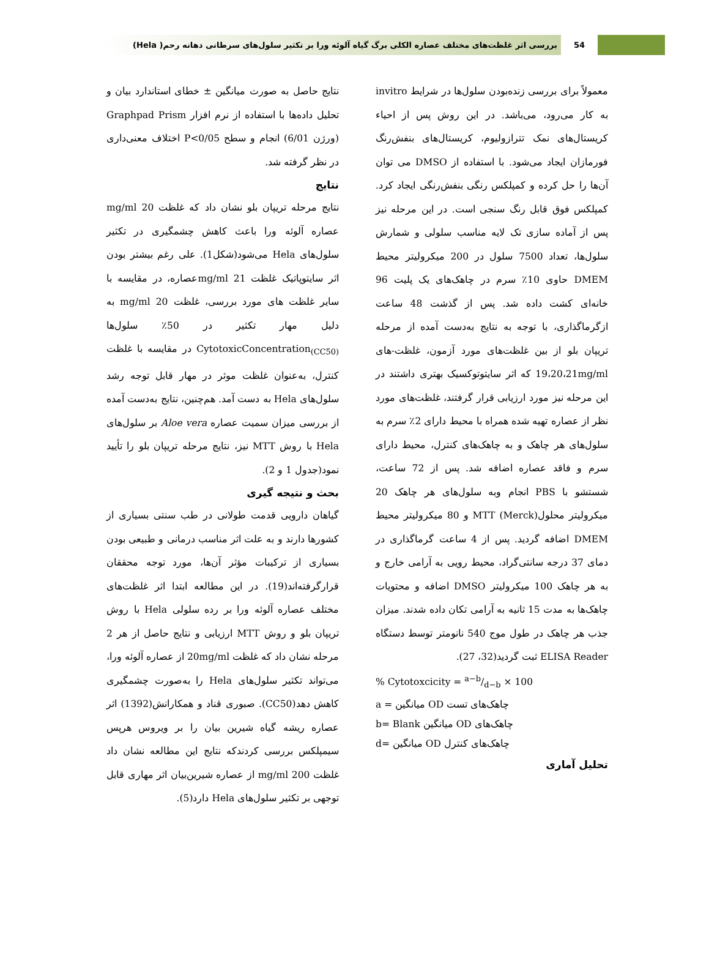54
بررسی اثر غلظت‌های مختلف عصاره الکلی برگ گیاه آلوئه ورا بر تکثیر سلول‌های سرطانی دهانه رحم( Hela)
معمولاً برای بررسی زنده‌بودن سلول‌ها در شرایط invitro به کار می‌رود، می‌باشد. در این روش پس از احیاء کریستال‌های نمک تترازولیوم، کریستال‌های بنفش‌رنگ فورمازان ایجاد می‌شود. با استفاده از DMSO می توان آن‌ها را حل کرده و کمپلکس رنگی بنفش‌رنگی ایجاد کرد. کمپلکس فوق قابل رنگ سنجی است. در این مرحله نیز پس از آماده سازی تک لایه مناسب سلولی و شمارش سلول‌ها، تعداد 7500 سلول در 200 میکرولیتر محیط DMEM حاوی 10٪ سرم در چاهک‌های یک پلیت 96 خانه‌ای کشت داده شد. پس از گذشت 48 ساعت ازگرماگذاری، با توجه به نتایج به‌دست آمده از مرحله تریپان بلو از بین غلظت‌های مورد آزمون، غلظت-های 19،20،21mg/ml که اثر سایتوتوکسیک بهتری داشتند در این مرحله نیز مورد ارزیابی قرار گرفتند، غلظت‌های مورد نظر از عصاره تهیه شده همراه با محیط دارای 2٪ سرم به سلول‌های هر چاهک و به چاهک‌های کنترل، محیط دارای سرم و فاقد عصاره اضافه شد. پس از 72 ساعت، شستشو با PBS انجام وبه سلول‌های هر چاهک 20 میکرولیتر محلول(Merck) MTT و 80 میکرولیتر محیط DMEM اضافه گردید. پس از 4 ساعت گرماگذاری در دمای 37 درجه سانتی‌گراد، محیط رویی به آرامی خارج و به هر چاهک 100 میکرولیتر DMSO اضافه و محتویات چاهک‌ها به مدت 15 ثانیه به آرامی تکان داده شدند. میزان جذب هر چاهک در طول موج 540 نانومتر توسط دستگاه ELISA Reader ثبت گردید(32، 27).
% Cytotoxcicity = a−b/d−b × 100
a = میانگین OD چاهک‌های تست
b= Blank میانگین OD چاهک‌های
d= میانگین OD چاهک‌های کنترل
تحلیل آماری
نتایج حاصل به صورت میانگین ± خطای استاندارد بیان و تحلیل داده‌ها با استفاده از نرم افزار Graphpad Prism (ورژن 6/01) انجام و سطح P<0/05 اختلاف معنی‌داری در نظر گرفته شد.
نتایج
نتایج مرحله تریپان بلو نشان داد که غلظت mg/ml 20 عصاره آلوئه ورا باعث کاهش چشمگیری در تکثیر سلول‌های Hela می‌شود(شکل1). علی رغم بیشتر بودن اثر سایتوپاتیک غلظت mg/ml 21عصاره، در مقایسه با سایر غلظت های مورد بررسی، غلظت mg/ml 20 به دلیل مهار تکثیر در 50٪ سلول‌ها CytotoxicConcentration<sub>(CC50)</sub> در مقایسه با غلظت کنترل، به‌عنوان غلظت موثر در مهار قابل توجه رشد سلول‌های Hela به دست آمد. هم‌چنین، نتایج به‌دست آمده از بررسی میزان سمیت عصاره Aloe vera بر سلول‌های Hela با روش MTT نیز، نتایج مرحله تریپان بلو را تأیید نمود(جدول 1 و 2).
بحث و نتیجه گیری
گیاهان دارویی قدمت طولانی در طب سنتی بسیاری از کشورها دارند و به علت اثر مناسب درمانی و طبیعی بودن بسیاری از ترکیبات مؤثر آن‌ها، مورد توجه محققان قرارگرفته‌اند(19). در این مطالعه ابتدا اثر غلظت‌های مختلف عصاره آلوئه ورا بر رده سلولی Hela با روش تریپان بلو و روش MTT ارزیابی و نتایج حاصل از هر 2 مرحله نشان داد که غلظت 20mg/ml از عصاره آلوئه ورا، می‌تواند تکثیر سلول‌های Hela را به‌صورت چشمگیری کاهش دهد(CC50). صبوری قناد و همکارانش(1392) اثر عصاره ریشه گیاه شیرین بیان را بر ویروس هرپس سیمپلکس بررسی کردندکه نتایج این مطالعه نشان داد غلظت 200 mg/ml از عصاره شیرین‌بیان اثر مهاری قابل توجهی بر تکثیر سلول‌های Hela دارد(5).